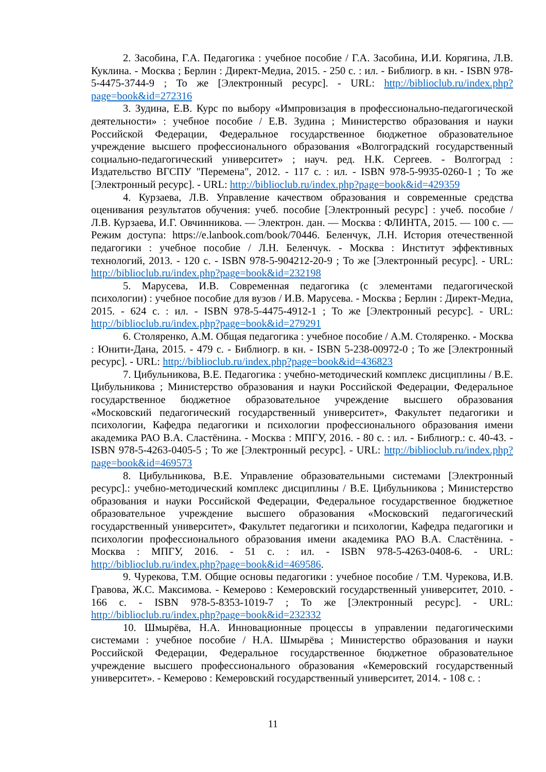2. Засобина, Г.А. Педагогика : учебное пособие / Г.А. Засобина, И.И. Корягина, Л.В. Куклина. - Москва ; Берлин : Директ-Медиа, 2015. - 250 с. : ил. - Библиогр. в кн. - ISBN 978-5-4475-3744-9 ; То же [Электронный ресурс]. - URL: http://biblioclub.ru/index.php?page=book&id=272316
3. Зудина, Е.В. Курс по выбору «Импровизация в профессионально-педагогической деятельности» : учебное пособие / Е.В. Зудина ; Министерство образования и науки Российской Федерации, Федеральное государственное бюджетное образовательное учреждение высшего профессионального образования «Волгоградский государственный социально-педагогический университет» ; науч. ред. Н.К. Сергеев. - Волгоград : Издательство ВГСПУ "Перемена", 2012. - 117 с. : ил. - ISBN 978-5-9935-0260-1 ; То же [Электронный ресурс]. - URL: http://biblioclub.ru/index.php?page=book&id=429359
4. Курзаева, Л.В. Управление качеством образования и современные средства оценивания результатов обучения: учеб. пособие [Электронный ресурс] : учеб. пособие / Л.В. Курзаева, И.Г. Овчинникова. — Электрон. дан. — Москва : ФЛИНТА, 2015. — 100 с. — Режим доступа: https://e.lanbook.com/book/70446. Беленчук, Л.Н. История отечественной педагогики : учебное пособие / Л.Н. Беленчук. - Москва : Институт эффективных технологий, 2013. - 120 с. - ISBN 978-5-904212-20-9 ; То же [Электронный ресурс]. - URL: http://biblioclub.ru/index.php?page=book&id=232198
5. Марусева, И.В. Современная педагогика (с элементами педагогической психологии) : учебное пособие для вузов / И.В. Марусева. - Москва ; Берлин : Директ-Медиа, 2015. - 624 с. : ил. - ISBN 978-5-4475-4912-1 ; То же [Электронный ресурс]. - URL: http://biblioclub.ru/index.php?page=book&id=279291
6. Столяренко, А.М. Общая педагогика : учебное пособие / А.М. Столяренко. - Москва : Юнити-Дана, 2015. - 479 с. - Библиогр. в кн. - ISBN 5-238-00972-0 ; То же [Электронный ресурс]. - URL: http://biblioclub.ru/index.php?page=book&id=436823
7. Цибульникова, В.Е. Педагогика : учебно-методический комплекс дисциплины / В.Е. Цибульникова ; Министерство образования и науки Российской Федерации, Федеральное государственное бюджетное образовательное учреждение высшего образования «Московский педагогический государственный университет», Факультет педагогики и психологии, Кафедра педагогики и психологии профессионального образования имени академика РАО В.А. Сластёнина. - Москва : МПГУ, 2016. - 80 с. : ил. - Библиогр.: с. 40-43. - ISBN 978-5-4263-0405-5 ; То же [Электронный ресурс]. - URL: http://biblioclub.ru/index.php?page=book&id=469573
8. Цибульникова, В.Е. Управление образовательными системами [Электронный ресурс].: учебно-методический комплекс дисциплины / В.Е. Цибульникова ; Министерство образования и науки Российской Федерации, Федеральное государственное бюджетное образовательное учреждение высшего образования «Московский педагогический государственный университет», Факультет педагогики и психологии, Кафедра педагогики и психологии профессионального образования имени академика РАО В.А. Сластёнина. - Москва : МПГУ, 2016. - 51 с. : ил. - ISBN 978-5-4263-0408-6. - URL: http://biblioclub.ru/index.php?page=book&id=469586.
9. Чурекова, Т.М. Общие основы педагогики : учебное пособие / Т.М. Чурекова, И.В. Гравова, Ж.С. Максимова. - Кемерово : Кемеровский государственный университет, 2010. - 166 с. - ISBN 978-5-8353-1019-7 ; То же [Электронный ресурс]. - URL: http://biblioclub.ru/index.php?page=book&id=232332
10. Шмырёва, Н.А. Инновационные процессы в управлении педагогическими системами : учебное пособие / Н.А. Шмырёва ; Министерство образования и науки Российской Федерации, Федеральное государственное бюджетное образовательное учреждение высшего профессионального образования «Кемеровский государственный университет». - Кемерово : Кемеровский государственный университет, 2014. - 108 с. :
11